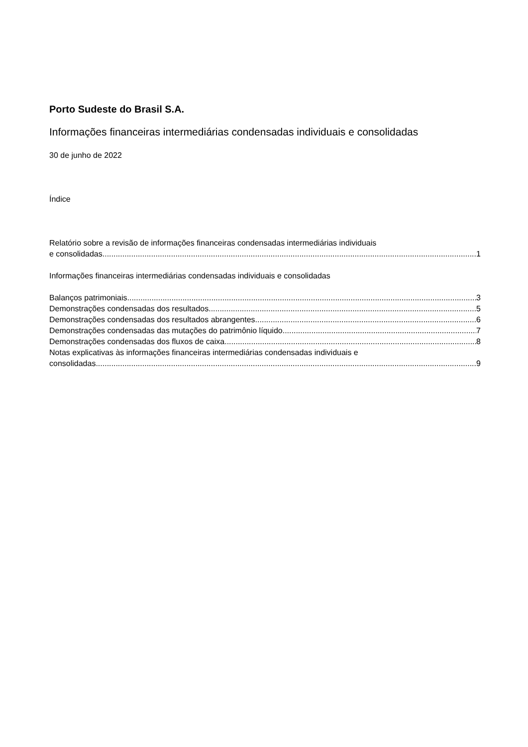Porto Sudeste do Brasil S.A.
Informações financeiras intermediárias condensadas individuais e consolidadas
30 de junho de 2022
Índice
Relatório sobre a revisão de informações financeiras condensadas intermediárias individuais
e consolidadas 1
Informações financeiras intermediárias condensadas individuais e consolidadas
Balanços patrimoniais 3
Demonstrações condensadas dos resultados 5
Demonstrações condensadas dos resultados abrangentes 6
Demonstrações condensadas das mutações do patrimônio líquido 7
Demonstrações condensadas dos fluxos de caixa 8
Notas explicativas às informações financeiras intermediárias condensadas individuais e
consolidadas 9